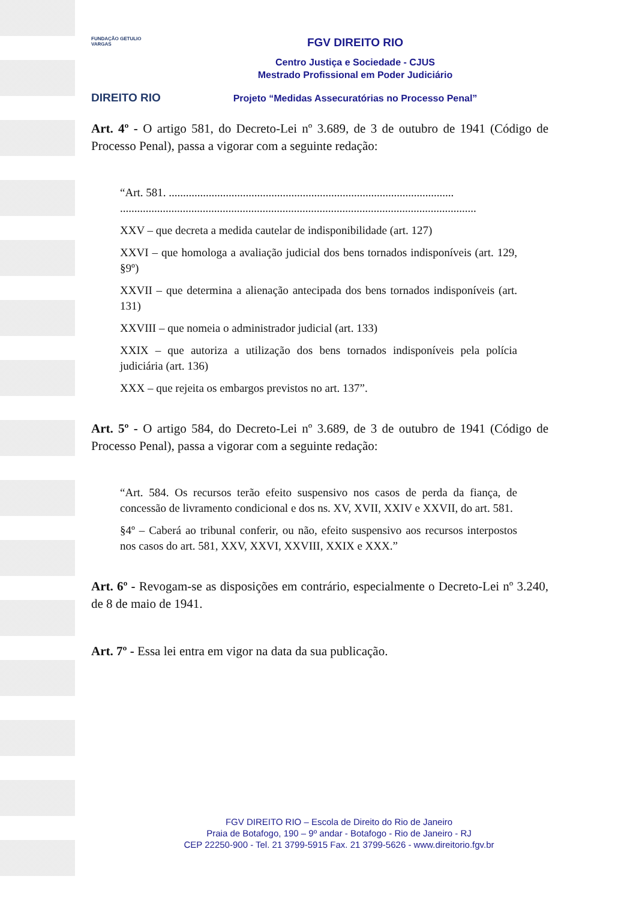FUNDAÇÃO GETULIO VARGAS
DIREITO RIO
FGV DIREITO RIO
Centro Justiça e Sociedade - CJUS
Mestrado Profissional em Poder Judiciário
Projeto “Medidas Assecuratórias no Processo Penal”
Art. 4º - O artigo 581, do Decreto-Lei nº 3.689, de 3 de outubro de 1941 (Código de Processo Penal), passa a vigorar com a seguinte redação:
“Art. 581. ....................................................................................................
.............................................................................................................................
XXV – que decreta a medida cautelar de indisponibilidade (art. 127)
XXVI – que homologa a avaliação judicial dos bens tornados indisponíveis (art. 129, §9º)
XXVII – que determina a alienação antecipada dos bens tornados indisponíveis (art. 131)
XXVIII – que nomeia o administrador judicial (art. 133)
XXIX – que autoriza a utilização dos bens tornados indisponíveis pela polícia judiciária (art. 136)
XXX – que rejeita os embargos previstos no art. 137”.
Art. 5º - O artigo 584, do Decreto-Lei nº 3.689, de 3 de outubro de 1941 (Código de Processo Penal), passa a vigorar com a seguinte redação:
“Art. 584. Os recursos terão efeito suspensivo nos casos de perda da fiança, de concessão de livramento condicional e dos ns. XV, XVII, XXIV e XXVII, do art. 581.
§4º – Caberá ao tribunal conferir, ou não, efeito suspensivo aos recursos interpostos nos casos do art. 581, XXV, XXVI, XXVIII, XXIX e XXX.”
Art. 6º - Revogam-se as disposições em contrário, especialmente o Decreto-Lei nº 3.240, de 8 de maio de 1941.
Art. 7º - Essa lei entra em vigor na data da sua publicação.
FGV DIREITO RIO – Escola de Direito do Rio de Janeiro
Praia de Botafogo, 190 – 9º andar - Botafogo - Rio de Janeiro - RJ
CEP 22250-900 - Tel. 21 3799-5915 Fax. 21 3799-5626 - www.direitorio.fgv.br